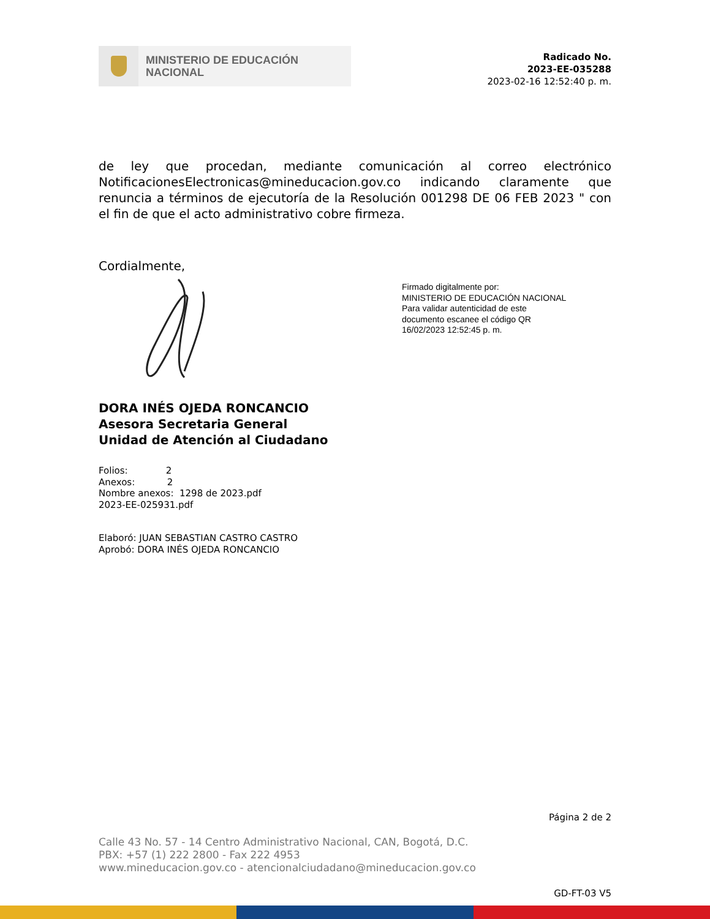MINISTERIO DE EDUCACIÓN
NACIONAL
Radicado No.
2023-EE-035288
2023-02-16 12:52:40 p. m.
de ley que procedan, mediante comunicación al correo electrónico NotificacionesElectronicas@mineducacion.gov.co indicando claramente que renuncia a términos de ejecutoría de la Resolución 001298 DE 06 FEB 2023 " con el fin de que el acto administrativo cobre firmeza.
Cordialmente,
Firmado digitalmente por:
MINISTERIO DE EDUCACIÓN NACIONAL
Para validar autenticidad de este
documento escanee el código QR
16/02/2023 12:52:45 p. m.
DORA INÉS OJEDA RONCANCIO
Asesora Secretaria General
Unidad de Atención al Ciudadano
Folios: 2
Anexos: 2
Nombre anexos: 1298 de 2023.pdf
2023-EE-025931.pdf
Elaboró: JUAN SEBASTIAN CASTRO CASTRO
Aprobó: DORA INÉS OJEDA RONCANCIO
Página 2 de 2
Calle 43 No. 57 - 14 Centro Administrativo Nacional, CAN, Bogotá, D.C.
PBX: +57 (1) 222 2800 - Fax 222 4953
www.mineducacion.gov.co - atencionalciudadano@mineducacion.gov.co
GD-FT-03 V5